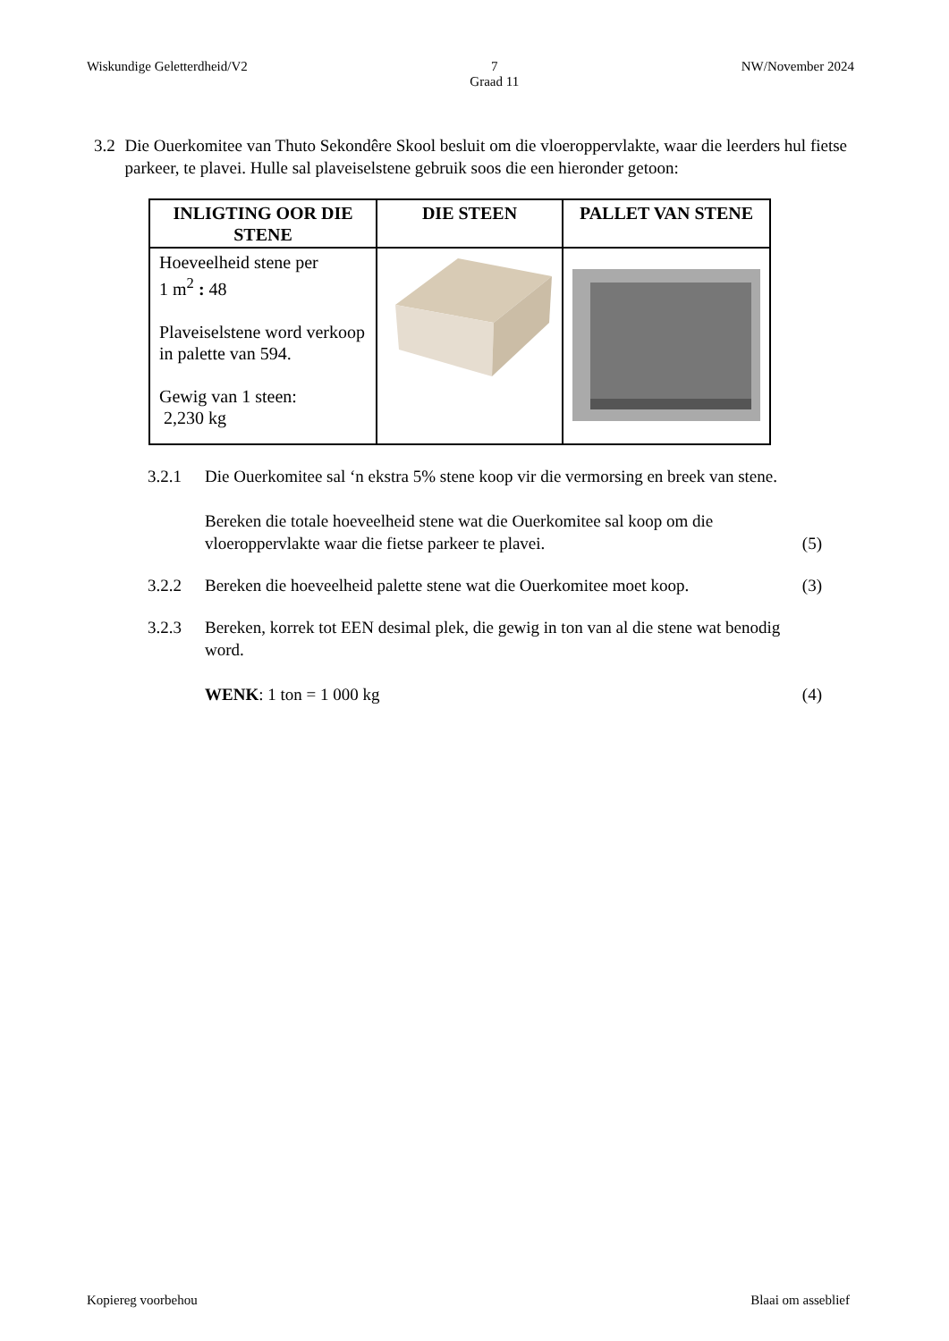Wiskundige Geletterdheid/V2 7
Graad 11 NW/November 2024
3.2 Die Ouerkomitee van Thuto Sekondêre Skool besluit om die vloeroppervlakte, waar die leerders hul fietse parkeer, te plavei. Hulle sal plaveiselstene gebruik soos die een hieronder getoon:
| INLIGTING OOR DIE STENE | DIE STEEN | PALLET VAN STENE |
| --- | --- | --- |
| Hoeveelheid stene per 1 m<sup>2</sup> : 48 Plaveiselstene word verkoop in palette van 594. Gewig van 1 steen: 2,230 kg | | |
3.2.1 Die Ouerkomitee sal ‘n ekstra 5% stene koop vir die vermorsing en breek van stene.
Bereken die totale hoeveelheid stene wat die Ouerkomitee sal koop om die vloeroppervlakte waar die fietse parkeer te plavei.
(5)
3.2.2 Bereken die hoeveelheid palette stene wat die Ouerkomitee moet koop.
(3)
3.2.3 Bereken, korrek tot EEN desimal plek, die gewig in ton van al die stene wat benodig word.
WENK: 1 ton = 1 000 kg
(4)
Kopiereg voorbehou Blaai om asseblief